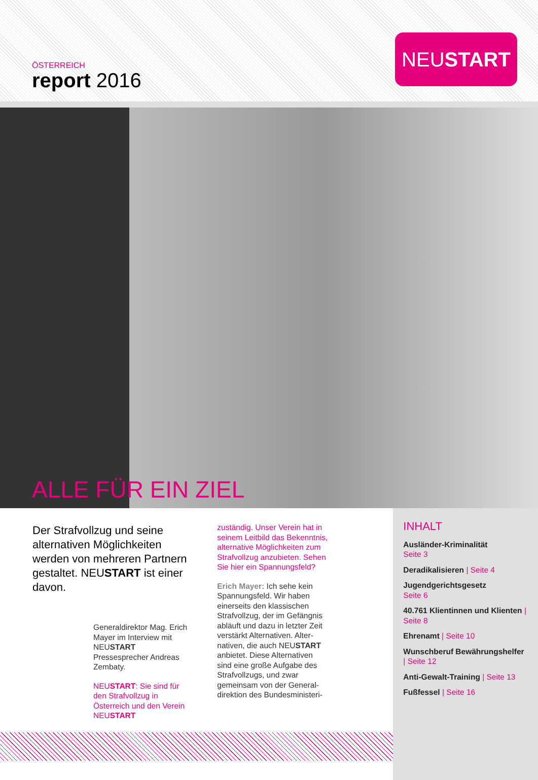ÖSTERREICH
report 2016
NEUSTART
ALLE FÜR EIN ZIEL
Der Strafvollzug und seine alternativen Möglichkeiten werden von mehreren Partnern gestaltet. NEUSTART ist einer davon.
Generaldirektor Mag. Erich Mayer im Interview mit NEUSTART Pressesprecher Andreas Zembaty.
NEUSTART: Sie sind für den Strafvollzug in Österreich und den Verein NEUSTART
zuständig. Unser Verein hat in seinem Leitbild das Bekenntnis, alternative Möglichkeiten zum Strafvollzug anzubieten. Sehen Sie hier ein Spannungsfeld?
Erich Mayer: Ich sehe kein Spannungsfeld. Wir haben einerseits den klassischen Strafvollzug, der im Gefängnis abläuft und dazu in letzter Zeit verstärkt Alternativen. Alter­nativen, die auch NEUSTART anbietet. Diese Alternativen sind eine große Aufgabe des Strafvollzugs, und zwar gemeinsam von der General­direktion des Bundesministeri-
INHALT
Ausländer-Kriminalität
Seite 3
Deradikalisieren | Seite 4
Jugendgerichtsgesetz
Seite 6
40.761 Klientinnen und Klienten | Seite 8
Ehrenamt | Seite 10
Wunschberuf Bewährungs­helfer | Seite 12
Anti-Gewalt-Training | Seite 13
Fußfessel | Seite 16